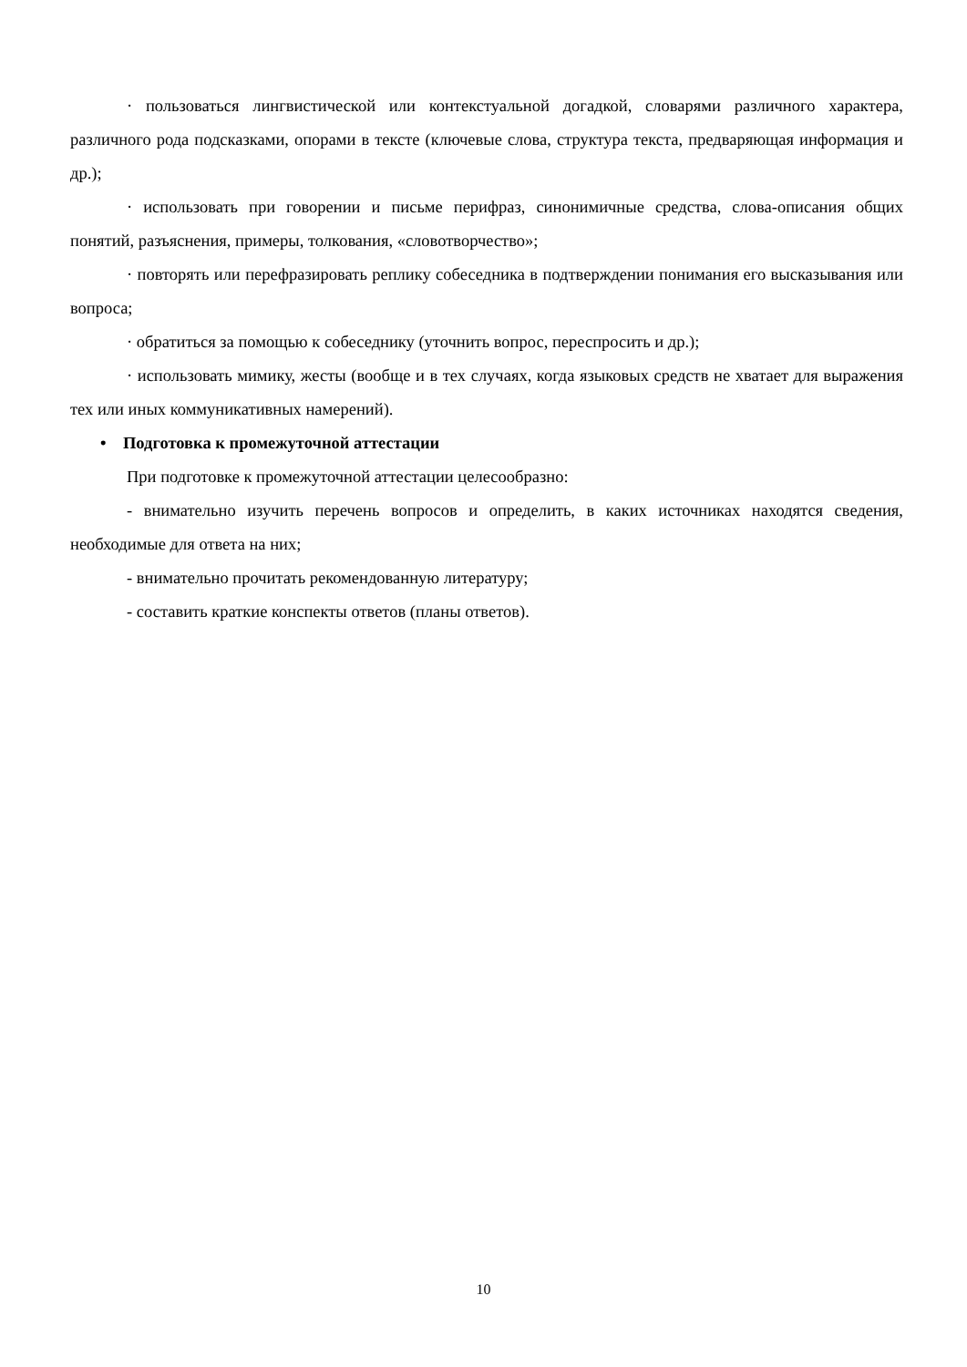· пользоваться лингвистической или контекстуальной догадкой, словарями различного характера, различного рода подсказками, опорами в тексте (ключевые слова, структура текста, предваряющая информация и др.);
· использовать при говорении и письме перифраз, синонимичные средства, слова-описания общих понятий, разъяснения, примеры, толкования, «словотворчество»;
· повторять или перефразировать реплику собеседника в подтверждении понимания его высказывания или вопроса;
· обратиться за помощью к собеседнику (уточнить вопрос, переспросить и др.);
· использовать мимику, жесты (вообще и в тех случаях, когда языковых средств не хватает для выражения тех или иных коммуникативных намерений).
• Подготовка к промежуточной аттестации
При подготовке к промежуточной аттестации целесообразно:
- внимательно изучить перечень вопросов и определить, в каких источниках находятся сведения, необходимые для ответа на них;
- внимательно прочитать рекомендованную литературу;
- составить краткие конспекты ответов (планы ответов).
10